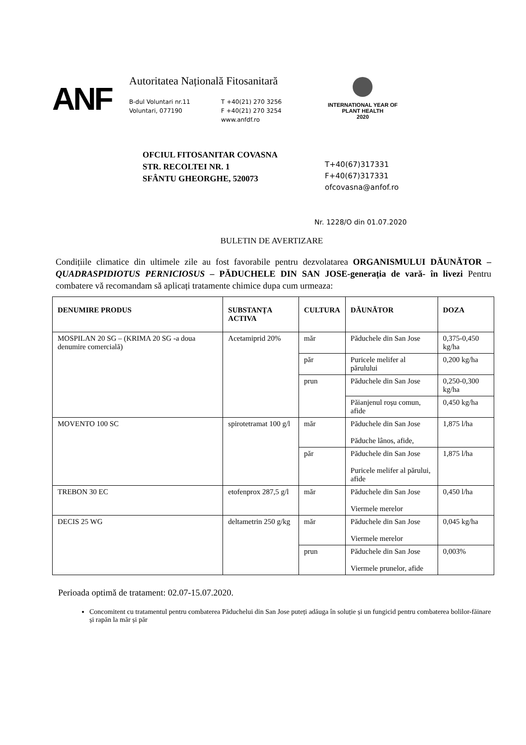ANF
Autoritatea Națională Fitosanitară
B-dul Voluntari nr.11
Voluntari, 077190
T +40(21) 270 3256
F +40(21) 270 3254
www.anfdf.ro
INTERNATIONAL YEAR OF
PLANT HEALTH
2020
OFCIUL FITOSANITAR COVASNA
STR. RECOLTEI NR. 1
SFÂNTU GHEORGHE, 520073
T+40(67)317331
F+40(67)317331
ofcovasna@anfof.ro
Nr. 1228/O din 01.07.2020
BULETIN DE AVERTIZARE
Condițiile climatice din ultimele zile au fost favorabile pentru dezvolatarea ORGANISMULUI DĂUNĂTOR – QUADRASPIDIOTUS PERNICIOSUS – PĂDUCHELE DIN SAN JOSE-generația de vară- în livezi Pentru combatere vă recomandam să aplicați tratamente chimice dupa cum urmeaza:
| DENUMIRE PRODUS | SUBSTANȚA ACTIVA | CULTURA | DĂUNĂTOR | DOZA |
| --- | --- | --- | --- | --- |
| MOSPILAN 20 SG – (KRIMA 20 SG -a doua denumire comercială) | Acetamiprid 20% | măr | Păduchele din San Jose | 0,375-0,450 kg/ha |
| | | păr | Puricele melifer al părulului | 0,200 kg/ha |
| | | prun | Păduchele din San Jose | 0,250-0,300 kg/ha |
| | | | Păianjenul roșu comun, afide | 0,450 kg/ha |
| MOVENTO 100 SC | spirotetramat 100 g/l | măr | Păduchele din San Jose Păduche lânos, afide, | 1,875 l/ha |
| | | păr | Păduchele din San Jose Puricele melifer al părului, afide | 1,875 l/ha |
| TREBON 30 EC | etofenprox 287,5 g/l | măr | Păduchele din San Jose Viermele merelor | 0,450 l/ha |
| DECIS 25 WG | deltametrin 250 g/kg | măr | Păduchele din San Jose Viermele merelor | 0,045 kg/ha |
| | | prun | Păduchele din San Jose Viermele prunelor, afide | 0,003% |
Perioada optimă de tratament: 02.07-15.07.2020.
Concomitent cu tratamentul pentru combaterea Păduchelui din San Jose puteți adăuga în soluție și un fungicid pentru combaterea bolilor-făinare și rapăn la măr și păr